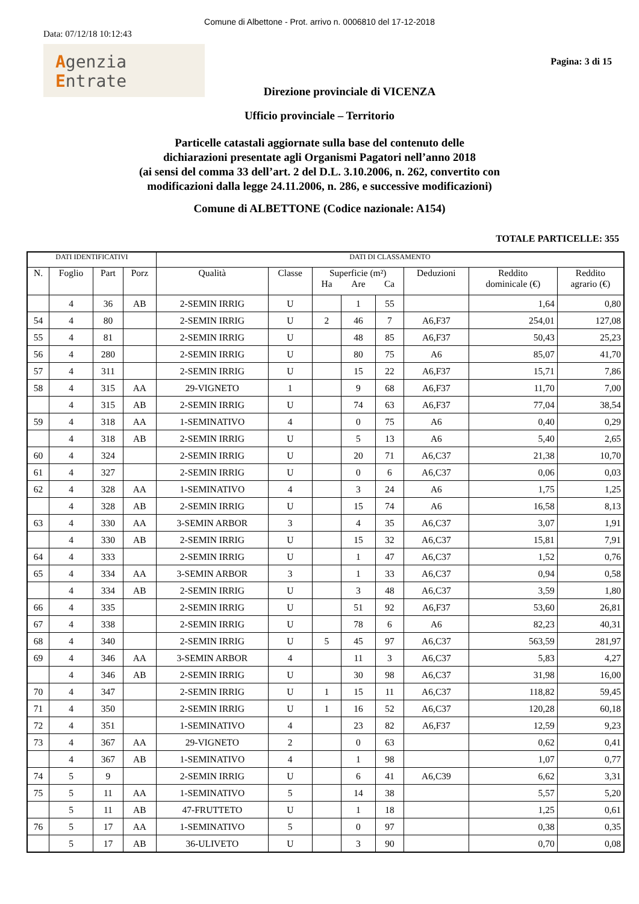Comune di Albettone - Prot. arrivo n. 0006810 del 17-12-2018
Data: 07/12/18 10:12:43
Agenzia
Entrate
Pagina: 3 di 15
Direzione provinciale di VICENZA
Ufficio provinciale – Territorio
Particelle catastali aggiornate sulla base del contenuto delle
dichiarazioni presentate agli Organismi Pagatori nell’anno 2018
(ai sensi del comma 33 dell’art. 2 del D.L. 3.10.2006, n. 262, convertito con
modificazioni dalla legge 24.11.2006, n. 286, e successive modificazioni)
Comune di ALBETTONE (Codice nazionale: A154)
TOTALE PARTICELLE: 355
| DATI IDENTIFICATIVI | | | | DATI DI CLASSAMENTO | | | | | | | |
| --- | --- | --- | --- | --- | --- | --- | --- | --- | --- | --- | --- |
| N. | Foglio | Part | Porz | Qualità | Classe | Superficie (m²) | | | Deduzioni | Reddito dominicale (€) | Reddito agrario (€) |
| | | | | | | Ha | Are | Ca | | | |
| | 4 | 36 | AB | 2-SEMIN IRRIG | U | | 1 | 55 | | 1,64 | 0,80 |
| 54 | 4 | 80 | | 2-SEMIN IRRIG | U | 2 | 46 | 7 | A6,F37 | 254,01 | 127,08 |
| 55 | 4 | 81 | | 2-SEMIN IRRIG | U | | 48 | 85 | A6,F37 | 50,43 | 25,23 |
| 56 | 4 | 280 | | 2-SEMIN IRRIG | U | | 80 | 75 | A6 | 85,07 | 41,70 |
| 57 | 4 | 311 | | 2-SEMIN IRRIG | U | | 15 | 22 | A6,F37 | 15,71 | 7,86 |
| 58 | 4 | 315 | AA | 29-VIGNETO | 1 | | 9 | 68 | A6,F37 | 11,70 | 7,00 |
| | 4 | 315 | AB | 2-SEMIN IRRIG | U | | 74 | 63 | A6,F37 | 77,04 | 38,54 |
| 59 | 4 | 318 | AA | 1-SEMINATIVO | 4 | | 0 | 75 | A6 | 0,40 | 0,29 |
| | 4 | 318 | AB | 2-SEMIN IRRIG | U | | 5 | 13 | A6 | 5,40 | 2,65 |
| 60 | 4 | 324 | | 2-SEMIN IRRIG | U | | 20 | 71 | A6,C37 | 21,38 | 10,70 |
| 61 | 4 | 327 | | 2-SEMIN IRRIG | U | | 0 | 6 | A6,C37 | 0,06 | 0,03 |
| 62 | 4 | 328 | AA | 1-SEMINATIVO | 4 | | 3 | 24 | A6 | 1,75 | 1,25 |
| | 4 | 328 | AB | 2-SEMIN IRRIG | U | | 15 | 74 | A6 | 16,58 | 8,13 |
| 63 | 4 | 330 | AA | 3-SEMIN ARBOR | 3 | | 4 | 35 | A6,C37 | 3,07 | 1,91 |
| | 4 | 330 | AB | 2-SEMIN IRRIG | U | | 15 | 32 | A6,C37 | 15,81 | 7,91 |
| 64 | 4 | 333 | | 2-SEMIN IRRIG | U | | 1 | 47 | A6,C37 | 1,52 | 0,76 |
| 65 | 4 | 334 | AA | 3-SEMIN ARBOR | 3 | | 1 | 33 | A6,C37 | 0,94 | 0,58 |
| | 4 | 334 | AB | 2-SEMIN IRRIG | U | | 3 | 48 | A6,C37 | 3,59 | 1,80 |
| 66 | 4 | 335 | | 2-SEMIN IRRIG | U | | 51 | 92 | A6,F37 | 53,60 | 26,81 |
| 67 | 4 | 338 | | 2-SEMIN IRRIG | U | | 78 | 6 | A6 | 82,23 | 40,31 |
| 68 | 4 | 340 | | 2-SEMIN IRRIG | U | 5 | 45 | 97 | A6,C37 | 563,59 | 281,97 |
| 69 | 4 | 346 | AA | 3-SEMIN ARBOR | 4 | | 11 | 3 | A6,C37 | 5,83 | 4,27 |
| | 4 | 346 | AB | 2-SEMIN IRRIG | U | | 30 | 98 | A6,C37 | 31,98 | 16,00 |
| 70 | 4 | 347 | | 2-SEMIN IRRIG | U | 1 | 15 | 11 | A6,C37 | 118,82 | 59,45 |
| 71 | 4 | 350 | | 2-SEMIN IRRIG | U | 1 | 16 | 52 | A6,C37 | 120,28 | 60,18 |
| 72 | 4 | 351 | | 1-SEMINATIVO | 4 | | 23 | 82 | A6,F37 | 12,59 | 9,23 |
| 73 | 4 | 367 | AA | 29-VIGNETO | 2 | | 0 | 63 | | 0,62 | 0,41 |
| | 4 | 367 | AB | 1-SEMINATIVO | 4 | | 1 | 98 | | 1,07 | 0,77 |
| 74 | 5 | 9 | | 2-SEMIN IRRIG | U | | 6 | 41 | A6,C39 | 6,62 | 3,31 |
| 75 | 5 | 11 | AA | 1-SEMINATIVO | 5 | | 14 | 38 | | 5,57 | 5,20 |
| | 5 | 11 | AB | 47-FRUTTETO | U | | 1 | 18 | | 1,25 | 0,61 |
| 76 | 5 | 17 | AA | 1-SEMINATIVO | 5 | | 0 | 97 | | 0,38 | 0,35 |
| | 5 | 17 | AB | 36-ULIVETO | U | | 3 | 90 | | 0,70 | 0,08 |